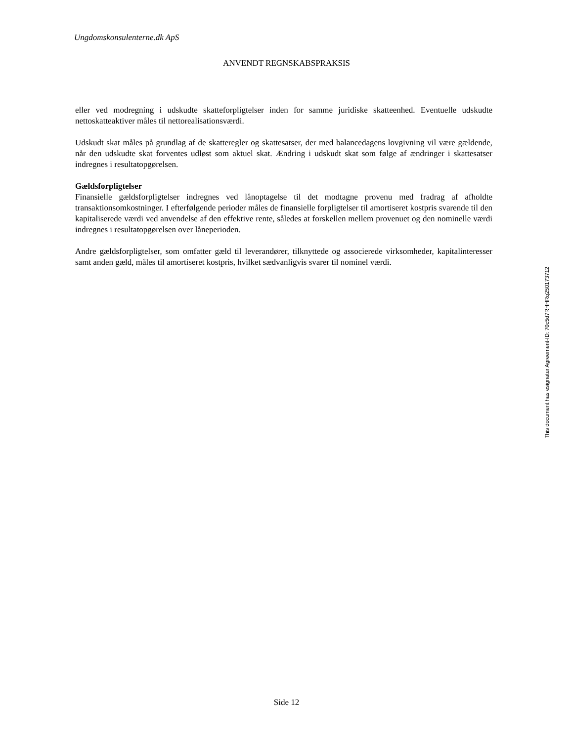Ungdomskonsulenterne.dk ApS
ANVENDT REGNSKABSPRAKSIS
eller ved modregning i udskudte skatteforpligtelser inden for samme juridiske skatteenhed. Eventuelle udskudte nettoskatteaktiver måles til nettorealisationsværdi.
Udskudt skat måles på grundlag af de skatteregler og skattesatser, der med balancedagens lovgivning vil være gældende, når den udskudte skat forventes udløst som aktuel skat. Ændring i udskudt skat som følge af ændringer i skattesatser indregnes i resultatopgørelsen.
Gældsforpligtelser
Finansielle gældsforpligtelser indregnes ved lånoptagelse til det modtagne provenu med fradrag af afholdte transaktionsomkostninger. I efterfølgende perioder måles de finansielle forpligtelser til amortiseret kostpris svarende til den kapitaliserede værdi ved anvendelse af den effektive rente, således at forskellen mellem provenuet og den nominelle værdi indregnes i resultatopgørelsen over låneperioden.
Andre gældsforpligtelser, som omfatter gæld til leverandører, tilknyttede og associerede virksomheder, kapitalinteresser samt anden gæld, måles til amortiseret kostpris, hvilket sædvanligvis svarer til nominel værdi.
This document has esignatur Agreement-ID: 70c5d7RHHRq250173712
Side 12